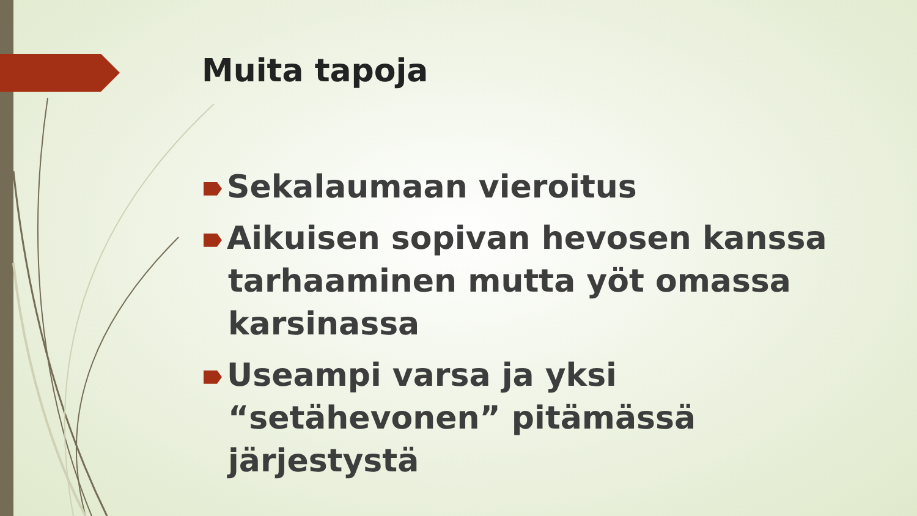Muita tapoja
Sekalaumaan vieroitus
Aikuisen sopivan hevosen kanssa tarhaaminen mutta yöt omassa karsinassa
Useampi varsa ja yksi “setähevonen” pitämässä järjestystä